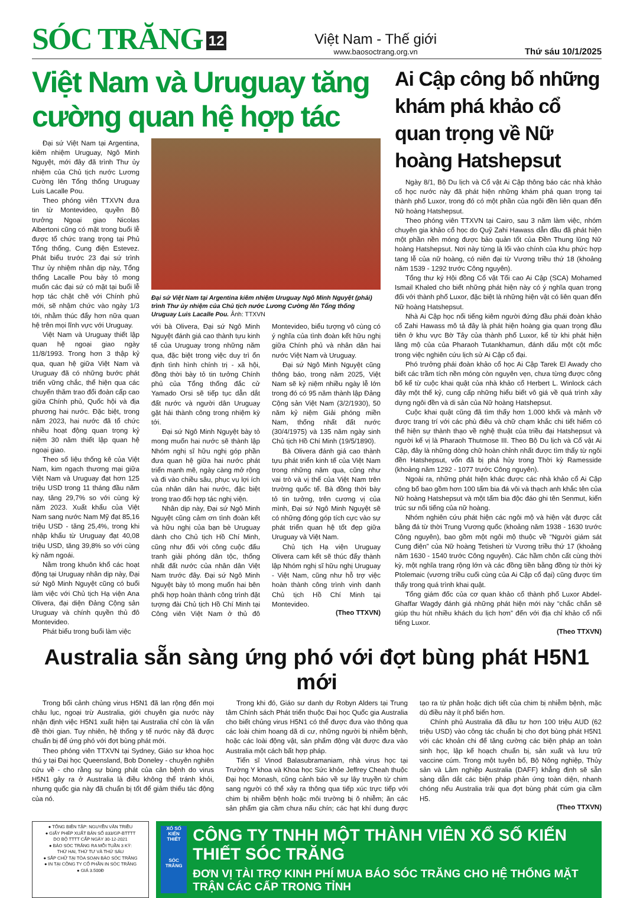SÓC TRĂNG 12
Việt Nam - Thế giới
www.baosoctrang.org.vn
Thứ sáu 10/1/2025
Việt Nam và Uruguay tăng cường quan hệ hợp tác
Đại sứ Việt Nam tại Argentina, kiêm nhiệm Uruguay, Ngô Minh Nguyệt, mới đây đã trình Thư ủy nhiệm của Chủ tịch nước Lương Cường lên Tổng thống Uruguay Luis Lacalle Pou.
Theo phóng viên TTXVN đưa tin từ Montevideo, quyền Bộ trưởng Ngoại giao Nicolas Albertoni cũng có mặt trong buổi lễ được tổ chức trang trọng tại Phủ Tổng thống, Cung điện Estevez. Phát biểu trước 23 đại sứ trình Thư ủy nhiệm nhân dịp này, Tổng thống Lacalle Pou bày tỏ mong muốn các đại sứ có mặt tại buổi lễ hợp tác chặt chẽ với Chính phủ mới, sẽ nhậm chức vào ngày 1/3 tới, nhằm thúc đẩy hơn nữa quan hệ trên mọi lĩnh vực với Uruguay.
Việt Nam và Uruguay thiết lập quan hệ ngoại giao ngày 11/8/1993. Trong hơn 3 thập kỷ qua, quan hệ giữa Việt Nam và Uruguay đã có những bước phát triển vững chắc, thể hiện qua các chuyến thăm trao đổi đoàn cấp cao giữa Chính phủ, Quốc hội và địa phương hai nước. Đặc biệt, trong năm 2023, hai nước đã tổ chức nhiều hoạt động quan trọng kỷ niệm 30 năm thiết lập quan hệ ngoại giao.
Theo số liệu thống kê của Việt Nam, kim ngạch thương mại giữa Việt Nam và Uruguay đạt hơn 125 triệu USD trong 11 tháng đầu năm nay, tăng 29,7% so với cùng kỳ năm 2023. Xuất khẩu của Việt Nam sang nước Nam Mỹ đạt 85,16 triệu USD - tăng 25,4%, trong khi nhập khẩu từ Uruguay đạt 40,08 triệu USD, tăng 39,8% so với cùng kỳ năm ngoái.
Nằm trong khuôn khổ các hoạt động tại Uruguay nhân dịp này, Đại sứ Ngô Minh Nguyệt cũng có buổi làm việc với Chủ tịch Hạ viện Ana Olivera, đại diện Đảng Cộng sản Uruguay và chính quyền thủ đô Montevideo.
Phát biểu trong buổi làm việc
Đại sứ Việt Nam tại Argentina kiêm nhiệm Uruguay Ngô Minh Nguyệt (phải) trình Thư ủy nhiệm của Chủ tịch nước Lương Cường lên Tổng thống Uruguay Luis Lacalle Pou. Ảnh: TTXVN
với bà Olivera, Đại sứ Ngô Minh Nguyệt đánh giá cao thành tựu kinh tế của Uruguay trong những năm qua, đặc biệt trong việc duy trì ổn định tình hình chính trị - xã hội, đồng thời bày tỏ tin tưởng Chính phủ của Tổng thống đắc cử Yamado Orsi sẽ tiếp tục dẫn dắt đất nước và người dân Uruguay gặt hái thành công trong nhiệm kỳ tới.
Đại sứ Ngô Minh Nguyệt bày tỏ mong muốn hai nước sẽ thành lập Nhóm nghị sĩ hữu nghị góp phần đưa quan hệ giữa hai nước phát triển mạnh mẽ, ngày càng mở rộng và đi vào chiều sâu, phục vụ lợi ích của nhân dân hai nước, đặc biệt trong trao đổi hợp tác nghị viện.
Nhân dịp này, Đại sứ Ngô Minh Nguyệt cũng cảm ơn tình đoàn kết và hữu nghị của bạn bè Uruguay dành cho Chủ tịch Hồ Chí Minh, cũng như đối với công cuộc đấu tranh giải phóng dân tộc, thống nhất đất nước của nhân dân Việt Nam trước đây. Đại sứ Ngô Minh Nguyệt bày tỏ mong muốn hai bên phối hợp hoàn thành công trình đặt tượng đài Chủ tịch Hồ Chí Minh tại Công viên Việt Nam ở thủ đô Montevideo, biểu tượng vô cùng có ý nghĩa của tình đoàn kết hữu nghị giữa Chính phủ và nhân dân hai nước Việt Nam và Uruguay.
Đại sứ Ngô Minh Nguyệt cũng thông báo, trong năm 2025, Việt Nam sẽ kỷ niệm nhiều ngày lễ lớn trong đó có 95 năm thành lập Đảng Cộng sản Việt Nam (3/2/1930), 50 năm kỷ niệm Giải phóng miền Nam, thống nhất đất nước (30/4/1975) và 135 năm ngày sinh Chủ tịch Hồ Chí Minh (19/5/1890).
Bà Olivera đánh giá cao thành tựu phát triển kinh tế của Việt Nam trong những năm qua, cũng như vai trò và vị thế của Việt Nam trên trường quốc tế. Bà đồng thời bày tỏ tin tưởng, trên cương vị của mình, Đại sứ Ngô Minh Nguyệt sẽ có những đóng góp tích cực vào sự phát triển quan hệ tốt đẹp giữa Uruguay và Việt Nam.
Chủ tịch Hạ viện Uruguay Olivera cam kết sẽ thúc đẩy thành lập Nhóm nghị sĩ hữu nghị Uruguay - Việt Nam, cũng như hỗ trợ việc hoàn thành công trình vinh danh Chủ tịch Hồ Chí Minh tại Montevideo.
(Theo TTXVN)
Ai Cập công bố những khám phá khảo cổ quan trọng về Nữ hoàng Hatshepsut
Ngày 8/1, Bộ Du lịch và Cổ vật Ai Cập thông báo các nhà khảo cổ học nước này đã phát hiện những khám phá quan trọng tại thành phố Luxor, trong đó có một phần của ngôi đền liên quan đến Nữ hoàng Hatshepsut.
Theo phóng viên TTXVN tại Cairo, sau 3 năm làm việc, nhóm chuyên gia khảo cổ học do Quỹ Zahi Hawass dẫn đầu đã phát hiện một phần nền móng được bảo quản tốt của Đền Thung lũng Nữ hoàng Hatshepsut. Nơi này từng là lối vào chính của khu phức hợp tang lễ của nữ hoàng, có niên đại từ Vương triều thứ 18 (khoảng năm 1539 - 1292 trước Công nguyên).
Tổng thư ký Hội đồng Cổ vật Tối cao Ai Cập (SCA) Mohamed Ismail Khaled cho biết những phát hiện này có ý nghĩa quan trọng đối với thành phố Luxor, đặc biệt là những hiện vật có liên quan đến Nữ hoàng Hatshepsut.
Nhà Ai Cập học nổi tiếng kiêm người đứng đầu phái đoàn khảo cổ Zahi Hawass mô tả đây là phát hiện hoàng gia quan trọng đầu tiên ở khu vực Bờ Tây của thành phố Luxor, kể từ khi phát hiện lăng mộ của của Pharaoh Tutankhamun, đánh dấu một cột mốc trong việc nghiên cứu lịch sử Ai Cập cổ đại.
Phó trưởng phái đoàn khảo cổ học Ai Cập Tarek El Awady cho biết các trầm tích nền móng còn nguyên vẹn, chưa từng được công bố kể từ cuộc khai quật của nhà khảo cổ Herbert L. Winlock cách đây một thế kỷ, cung cấp những hiểu biết vô giá về quá trình xây dựng ngôi đền và di sản của Nữ hoàng Hatshepsut.
Cuộc khai quật cũng đã tìm thấy hơn 1.000 khối và mảnh vỡ được trang trí với các phù điêu và chữ chạm khắc chi tiết hiếm có thể hiện sự thành thạo về nghệ thuật của triều đại Hatshepsut và người kế vị là Pharaoh Thutmose III. Theo Bộ Du lịch và Cổ vật Ai Cập, đây là những dòng chữ hoàn chỉnh nhất được tìm thấy từ ngôi đền Hatshepsut, vốn đã bị phá hủy trong Thời kỳ Ramesside (khoảng năm 1292 - 1077 trước Công nguyên).
Ngoài ra, những phát hiện khác được các nhà khảo cổ Ai Cập công bố bao gồm hơn 100 tấm bia đá vôi và thạch anh khắc tên của Nữ hoàng Hatshepsut và một tấm bia độc đáo ghi tên Senmut, kiến trúc sư nổi tiếng của nữ hoàng.
Nhóm nghiên cứu phát hiện các ngôi mộ và hiện vật được cắt bằng đá từ thời Trung Vương quốc (khoảng năm 1938 - 1630 trước Công nguyên), bao gồm một ngôi mộ thuộc về “Người giám sát Cung điện” của Nữ hoàng Tetisheri từ Vương triều thứ 17 (khoảng năm 1630 - 1540 trước Công nguyên). Các hầm chôn cất cùng thời kỳ, một nghĩa trang rộng lớn và các đồng tiền bằng đồng từ thời kỳ Ptolemaic (vương triều cuối cùng của Ai Cập cổ đại) cũng được tìm thấy trong quá trình khai quật.
Tổng giám đốc của cơ quan khảo cổ thành phố Luxor Abdel-Ghaffar Wagdy đánh giá những phát hiện mới này “chắc chắn sẽ giúp thu hút nhiều khách du lịch hơn” đến với địa chỉ khảo cổ nổi tiếng Luxor.
(Theo TTXVN)
Australia sẵn sàng ứng phó với đợt bùng phát H5N1 mới
Trong bối cảnh chủng virus H5N1 đã lan rộng đến mọi châu lục, ngoại trừ Australia, giới chuyên gia nước này nhận định việc H5N1 xuất hiện tại Australia chỉ còn là vấn đề thời gian. Tuy nhiên, hệ thống y tế nước này đã được chuẩn bị để ứng phó với đợt bùng phát mới.
Theo phóng viên TTXVN tại Sydney, Giáo sư khoa học thú y tại Đại học Queensland, Bob Doneley - chuyên nghiên cứu về - cho rằng sự bùng phát của căn bệnh do virus H5N1 gây ra ở Australia là điều không thể tránh khỏi, nhưng quốc gia này đã chuẩn bị tốt để giảm thiểu tác động của nó.
Trong khi đó, Giáo sư danh dự Robyn Alders tại Trung tâm Chính sách Phát triển thuộc Đại học Quốc gia Australia cho biết chủng virus H5N1 có thể được đưa vào thông qua các loài chim hoang dã di cư, những người bị nhiễm bệnh, hoặc các loài động vật, sản phẩm động vật được đưa vào Australia một cách bất hợp pháp.
Tiến sĩ Vinod Balasubramaniam, nhà virus học tại Trường Y khoa và Khoa học Sức khỏe Jeffrey Cheah thuộc Đại học Monash, cũng cảnh báo về sự lây truyền từ chim sang người có thể xảy ra thông qua tiếp xúc trực tiếp với chim bị nhiễm bệnh hoặc môi trường bị ô nhiễm; ăn các sản phẩm gia cầm chưa nấu chín; các hạt khí dung được tạo ra từ phân hoặc dịch tiết của chim bị nhiễm bệnh, mặc dù điều này ít phổ biến hơn.
Chính phủ Australia đã đầu tư hơn 100 triệu AUD (62 triệu USD) vào công tác chuẩn bị cho đợt bùng phát H5N1 với các khoản chi để tăng cường các biện pháp an toàn sinh học, lập kế hoạch chuẩn bị, sản xuất và lưu trữ vaccine cúm. Trong một tuyên bố, Bộ Nông nghiệp, Thủy sản và Lâm nghiệp Australia (DAFF) khẳng định sẽ sẵn sàng dẫn dắt các biện pháp phản ứng toàn diện, nhanh chóng nếu Australia trải qua đợt bùng phát cúm gia cầm H5.
(Theo TTXVN)
● TỔNG BIÊN TẬP: NGUYỄN VĂN TRIỀU
● GIẤY PHÉP XUẤT BẢN SỐ 833/GP-BTTTT
DO BỘ TTTT CẤP NGÀY 30-12-2021
● BÁO SÓC TRĂNG RA MỖI TUẦN 3 KỲ:
THỨ HAI, THỨ TƯ VÀ THỨ SÁU
● SẮP CHỮ TẠI TÒA SOẠN BÁO SÓC TRĂNG
● IN TẠI CÔNG TY CỔ PHẦN IN SÓC TRĂNG
● GIÁ 3.500Đ
XỔ SỐ KIẾN THIẾT
SÓC TRĂNG
CÔNG TY TNHH MỘT THÀNH VIÊN XỔ SỐ KIẾN THIẾT SÓC TRĂNG
ĐƠN VỊ TÀI TRỢ KINH PHÍ MUA BÁO SÓC TRĂNG CHO HỆ THỐNG MẶT TRẬN CÁC CẤP TRONG TỈNH